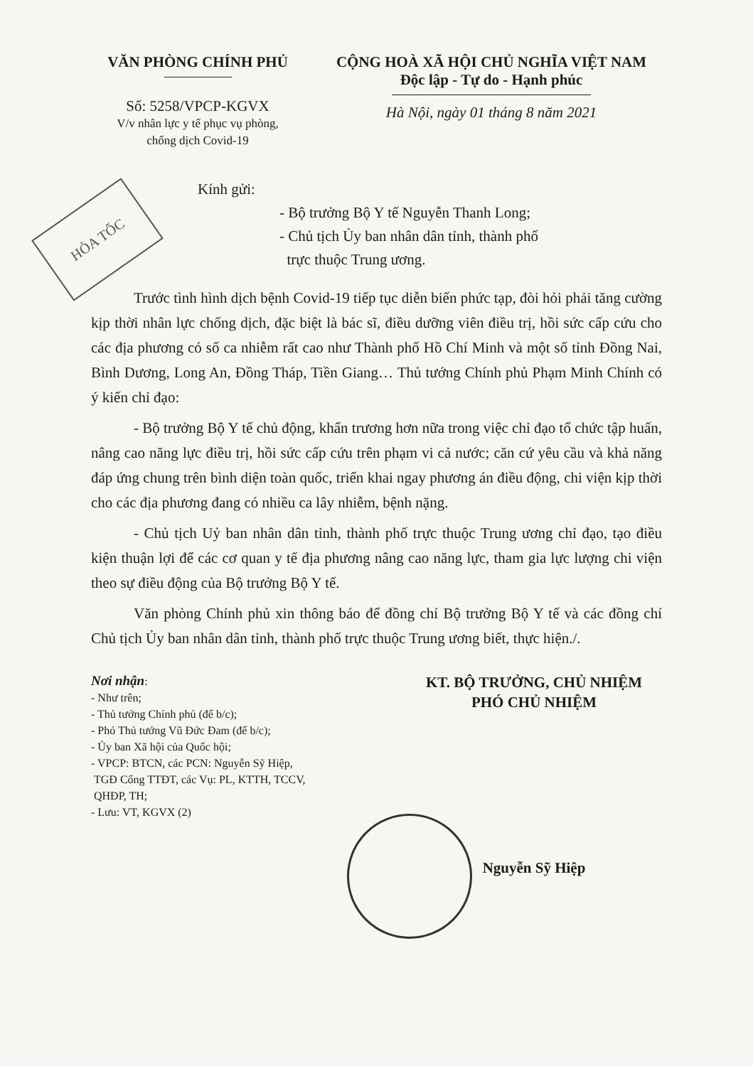HỎA TỐC
VĂN PHÒNG CHÍNH PHỦ
Số: 5258/VPCP-KGVX
V/v nhân lực y tế phục vụ phòng,
chống dịch Covid-19
CỘNG HOÀ XÃ HỘI CHỦ NGHĨA VIỆT NAM
Độc lập - Tự do - Hạnh phúc
Hà Nội, ngày 01 tháng 8 năm 2021
Kính gửi:
- Bộ trưởng Bộ Y tế Nguyễn Thanh Long;
- Chủ tịch Ủy ban nhân dân tỉnh, thành phố
trực thuộc Trung ương.
Trước tình hình dịch bệnh Covid-19 tiếp tục diễn biến phức tạp, đòi hỏi phải tăng cường kịp thời nhân lực chống dịch, đặc biệt là bác sĩ, điều dưỡng viên điều trị, hồi sức cấp cứu cho các địa phương có số ca nhiễm rất cao như Thành phố Hồ Chí Minh và một số tỉnh Đồng Nai, Bình Dương, Long An, Đồng Tháp, Tiền Giang… Thủ tướng Chính phủ Phạm Minh Chính có ý kiến chỉ đạo:
- Bộ trưởng Bộ Y tế chủ động, khẩn trương hơn nữa trong việc chỉ đạo tổ chức tập huấn, nâng cao năng lực điều trị, hồi sức cấp cứu trên phạm vi cả nước; căn cứ yêu cầu và khả năng đáp ứng chung trên bình diện toàn quốc, triển khai ngay phương án điều động, chi viện kịp thời cho các địa phương đang có nhiều ca lây nhiễm, bệnh nặng.
- Chủ tịch Uỷ ban nhân dân tỉnh, thành phố trực thuộc Trung ương chỉ đạo, tạo điều kiện thuận lợi để các cơ quan y tế địa phương nâng cao năng lực, tham gia lực lượng chi viện theo sự điều động của Bộ trưởng Bộ Y tế.
Văn phòng Chính phủ xin thông báo để đồng chí Bộ trưởng Bộ Y tế và các đồng chí Chủ tịch Ủy ban nhân dân tỉnh, thành phố trực thuộc Trung ương biết, thực hiện./.
Nơi nhận:
- Như trên;
- Thủ tướng Chính phủ (để b/c);
- Phó Thủ tướng Vũ Đức Đam (để b/c);
- Ủy ban Xã hội của Quốc hội;
- VPCP: BTCN, các PCN: Nguyễn Sỹ Hiệp,
TGĐ Cổng TTĐT, các Vụ: PL, KTTH, TCCV,
QHĐP, TH;
- Lưu: VT, KGVX (2)
KT. BỘ TRƯỞNG, CHỦ NHIỆM
PHÓ CHỦ NHIỆM
Nguyễn Sỹ Hiệp